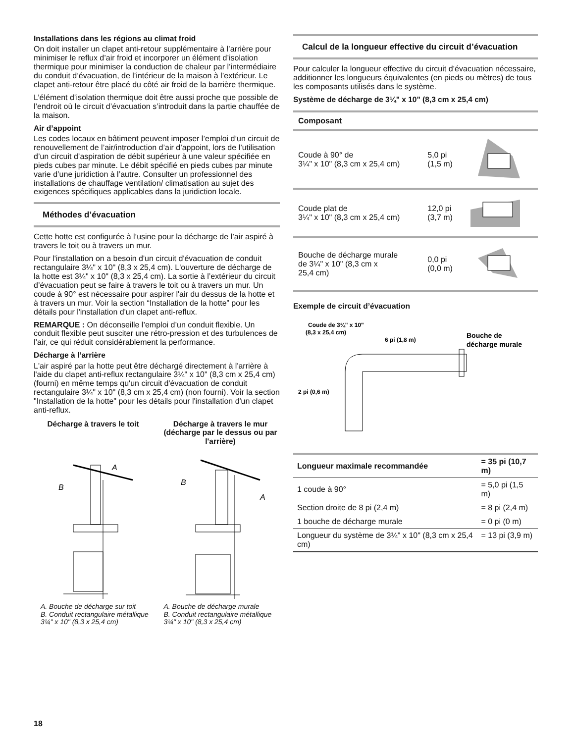Installations dans les régions au climat froid
On doit installer un clapet anti-retour supplémentaire à l’arrière pour minimiser le reflux d’air froid et incorporer un élément d’isolation thermique pour minimiser la conduction de chaleur par l’intermédiaire du conduit d’évacuation, de l’intérieur de la maison à l’extérieur. Le clapet anti-retour être placé du côté air froid de la barrière thermique.
L’élément d’isolation thermique doit être aussi proche que possible de l’endroit où le circuit d’évacuation s’introduit dans la partie chauffée de la maison.
Air d’appoint
Les codes locaux en bâtiment peuvent imposer l’emploi d’un circuit de renouvellement de l’air/introduction d’air d’appoint, lors de l’utilisation d’un circuit d’aspiration de débit supérieur à une valeur spécifiée en pieds cubes par minute. Le débit spécifié en pieds cubes par minute varie d’une juridiction à l’autre. Consulter un professionnel des installations de chauffage ventilation/ climatisation au sujet des exigences spécifiques applicables dans la juridiction locale.
Méthodes d’évacuation
Cette hotte est configurée à l’usine pour la décharge de l’air aspiré à travers le toit ou à travers un mur.
Pour l'installation on a besoin d'un circuit d'évacuation de conduit rectangulaire 3¼" x 10" (8,3 x 25,4 cm). L'ouverture de décharge de la hotte est 3¼" x 10" (8,3 x 25,4 cm). La sortie à l’extérieur du circuit d’évacuation peut se faire à travers le toit ou à travers un mur. Un coude à 90° est nécessaire pour aspirer l'air du dessus de la hotte et à travers un mur. Voir la section “Installation de la hotte” pour les détails pour l'installation d'un clapet anti-reflux.
REMARQUE : On déconseille l’emploi d’un conduit flexible. Un conduit flexible peut susciter une rétro-pression et des turbulences de l’air, ce qui réduit considérablement la performance.
Décharge à l’arrière
L'air aspiré par la hotte peut être déchargé directement à l'arrière à l'aide du clapet anti-reflux rectangulaire 3¼" x 10" (8,3 cm x 25,4 cm) (fourni) en même temps qu'un circuit d'évacuation de conduit rectangulaire 3¼" x 10" (8,3 cm x 25,4 cm) (non fourni). Voir la section "Installation de la hotte" pour les détails pour l'installation d'un clapet anti-reflux.
Décharge à travers le toit
Décharge à travers le mur (décharge par le dessus ou par l'arrière)
B
A
B
A
A. Bouche de décharge sur toit
B. Conduit rectangulaire métallique 3¼" x 10" (8,3 x 25,4 cm)
A. Bouche de décharge murale
B. Conduit rectangulaire métallique 3¼" x 10" (8,3 x 25,4 cm)
Calcul de la longueur effective du circuit d’évacuation
Pour calculer la longueur effective du circuit d’évacuation nécessaire, additionner les longueurs équivalentes (en pieds ou mètres) de tous les composants utilisés dans le système.
Système de décharge de 3¼" x 10" (8,3 cm x 25,4 cm)
| Composant | | |
| --- | --- | --- |
| Coude à 90° de 3¼" x 10" (8,3 cm x 25,4 cm) | 5,0 pi (1,5 m) | |
| Coude plat de 3¼" x 10" (8,3 cm x 25,4 cm) | 12,0 pi (3,7 m) | |
| Bouche de décharge murale de 3¼" x 10" (8,3 cm x 25,4 cm) | 0,0 pi (0,0 m) | |
Exemple de circuit d’évacuation
Coude de 3¼" x 10"
(8,3 x 25,4 cm)
6 pi (1,8 m)
Bouche de
décharge murale
2 pi (0,6 m)
| Longueur maximale recommandée | = 35 pi (10,7 m) |
| --- | --- |
| 1 coude à 90° | = 5,0 pi (1,5 m) |
| Section droite de 8 pi (2,4 m) | = 8 pi (2,4 m) |
| 1 bouche de décharge murale | = 0 pi (0 m) |
| Longueur du système de 3¼" x 10" (8,3 cm x 25,4 cm) | = 13 pi (3,9 m) |
18